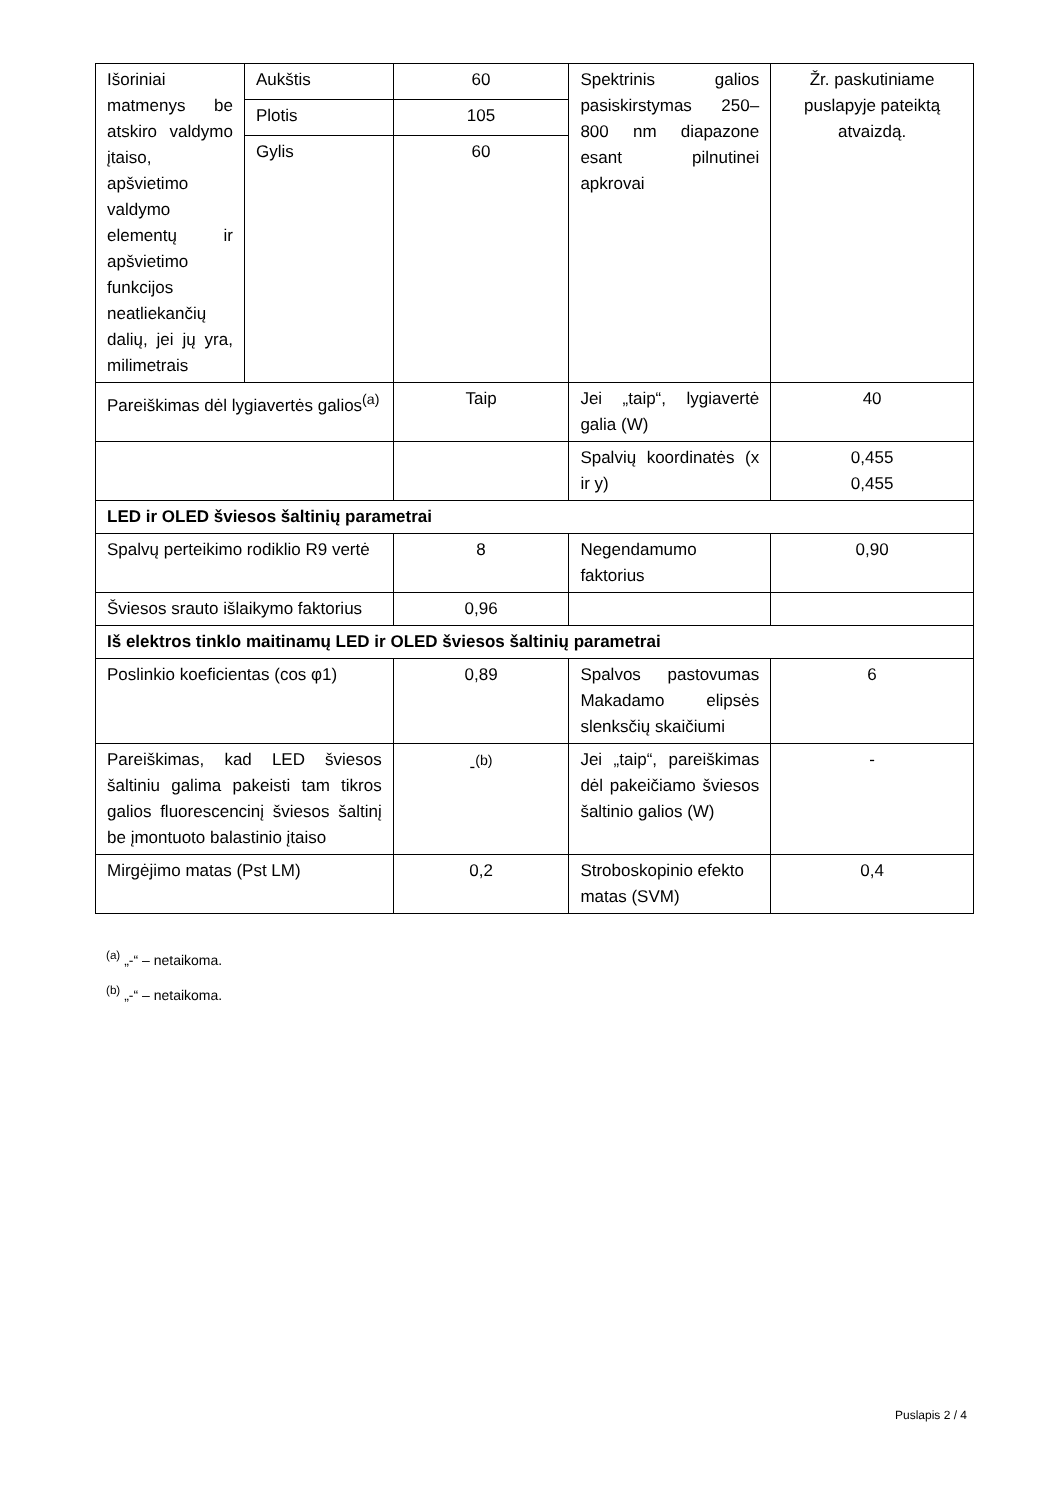| Išoriniai matmenys be atskiro valdymo įtaiso, apšvietimo valdymo elementų ir apšvietimo funkcijos neatliekančių dalių, jei jų yra, milimetrais | Aukštis | 60 | Spektrinis galios pasiskirstymas 250–800 nm diapazone esant pilnutinei apkrovai | Žr. paskutiniame puslapyje pateiktą atvaizdą. |
| | Plotis | 105 | | |
| | Gylis | 60 | | |
| Pareiškimas dėl lygiavertės galios<sup>(a)</sup> | | Taip | Jei „taip“, lygiavertė galia (W) | 40 |
| | | | Spalvių koordinatės (x ir y) | 0,455 0,455 |
| LED ir OLED šviesos šaltinių parametrai | | | | |
| Spalvų perteikimo rodiklio R9 vertė | | 8 | Negendamumo faktorius | 0,90 |
| Šviesos srauto išlaikymo faktorius | | 0,96 | | |
| Iš elektros tinklo maitinamų LED ir OLED šviesos šaltinių parametrai | | | | |
| Poslinkio koeficientas (cos φ1) | | 0,89 | Spalvos pastovumas Makadamo elipsės slenksčių skaičiumi | 6 |
| Pareiškimas, kad LED šviesos šaltiniu galima pakeisti tam tikros galios fluorescencinį šviesos šaltinį be įmontuoto balastinio įtaiso | | -<sup>(b)</sup> | Jei „taip“, pareiškimas dėl pakeičiamo šviesos šaltinio galios (W) | - |
| Mirgėjimo matas (Pst LM) | | 0,2 | Stroboskopinio efekto matas (SVM) | 0,4 |
<sup>(a)</sup> „-“ – netaikoma.
<sup>(b)</sup> „-“ – netaikoma.
Puslapis 2 / 4